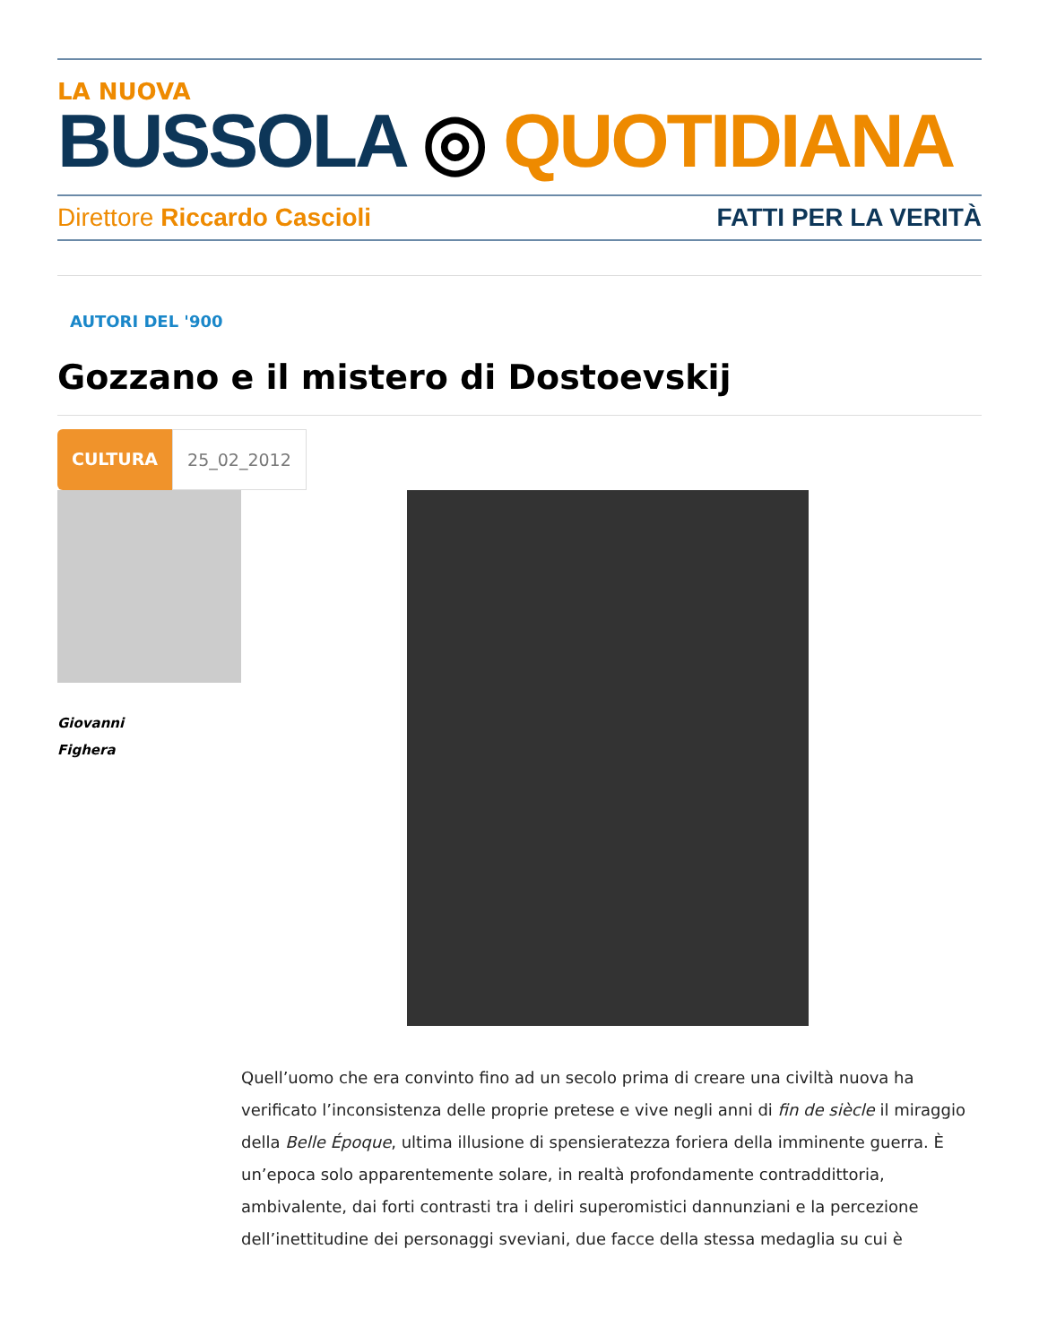LA NUOVA
BUSSOLA ◎ QUOTIDIANA
Direttore Riccardo Cascioli FATTI PER LA VERITÀ
AUTORI DEL '900
Gozzano e il mistero di Dostoevskij
CULTURA 25_02_2012
Giovanni
Fighera
Quell’uomo che era convinto fino ad un secolo prima di creare una civiltà nuova ha verificato l’inconsistenza delle proprie pretese e vive negli anni di fin de siècle il miraggio della Belle Époque, ultima illusione di spensieratezza foriera della imminente guerra. È un’epoca solo apparentemente solare, in realtà profondamente contraddittoria, ambivalente, dai forti contrasti tra i deliri superomistici dannunziani e la percezione dell’inettitudine dei personaggi sveviani, due facce della stessa medaglia su cui è